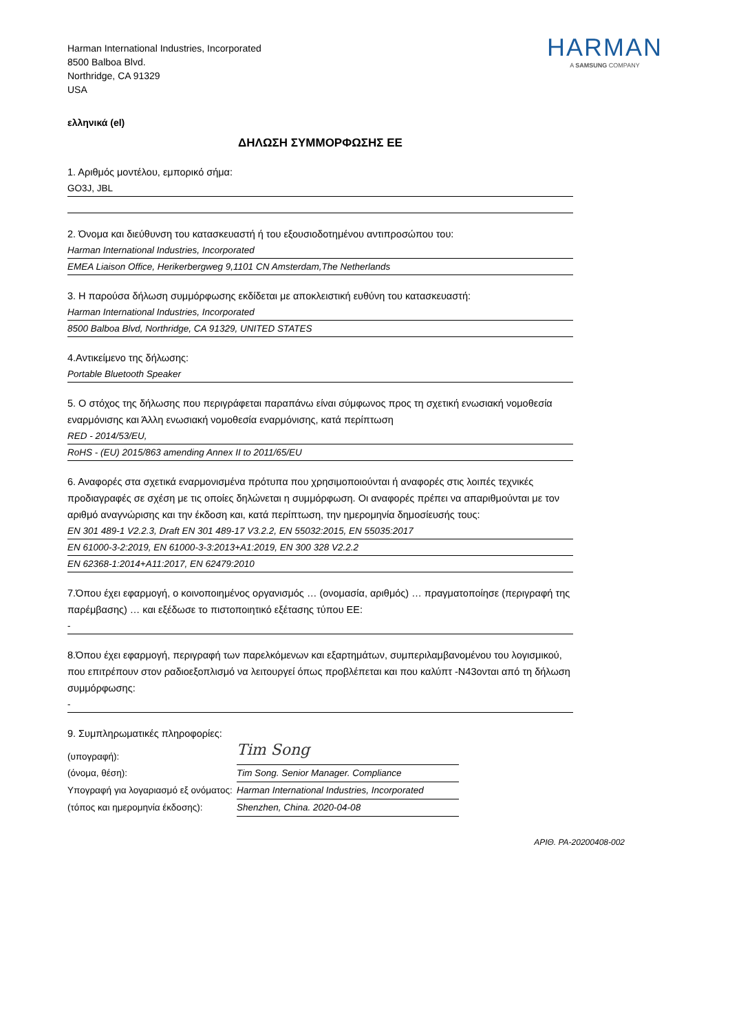Harman International Industries, Incorporated
8500 Balboa Blvd.
Northridge, CA 91329
USA
HARMAN
A SAMSUNG COMPANY
ελληνικά (el)
ΔΗΛΩΣΗ ΣΥΜΜΟΡΦΩΣΗΣ ΕΕ
1. Αριθμός μοντέλου, εμπορικό σήμα:
GO3J, JBL
2. Όνομα και διεύθυνση του κατασκευαστή ή του εξουσιοδοτημένου αντιπροσώπου του:
Harman International Industries, Incorporated
EMEA Liaison Office, Herikerbergweg 9,1101 CN Amsterdam,The Netherlands
3. Η παρούσα δήλωση συμμόρφωσης εκδίδεται με αποκλειστική ευθύνη του κατασκευαστή:
Harman International Industries, Incorporated
8500 Balboa Blvd, Northridge, CA 91329, UNITED STATES
4.Αντικείμενο της δήλωσης:
Portable Bluetooth Speaker
5. Ο στόχος της δήλωσης που περιγράφεται παραπάνω είναι σύμφωνος προς τη σχετική ενωσιακή νομοθεσία εναρμόνισης και Άλλη ενωσιακή νομοθεσία εναρμόνισης, κατά περίπτωση
RED - 2014/53/EU,
RoHS - (EU) 2015/863 amending Annex II to 2011/65/EU
6. Αναφορές στα σχετικά εναρμονισμένα πρότυπα που χρησιμοποιούνται ή αναφορές στις λοιπές τεχνικές προδιαγραφές σε σχέση με τις οποίες δηλώνεται η συμμόρφωση. Οι αναφορές πρέπει να απαριθμούνται με τον αριθμό αναγνώρισης και την έκδοση και, κατά περίπτωση, την ημερομηνία δημοσίευσής τους:
EN 301 489-1 V2.2.3, Draft EN 301 489-17 V3.2.2, EN 55032:2015, EN 55035:2017
EN 61000-3-2:2019, EN 61000-3-3:2013+A1:2019, EN 300 328 V2.2.2
EN 62368-1:2014+A11:2017, EN 62479:2010
7.Όπου έχει εφαρμογή, ο κοινοποιημένος οργανισμός … (ονομασία, αριθμός) … πραγματοποίησε (περιγραφή της παρέμβασης) … και εξέδωσε το πιστοποιητικό εξέτασης τύπου ΕΕ:
-
8.Όπου έχει εφαρμογή, περιγραφή των παρελκόμενων και εξαρτημάτων, συμπεριλαμβανομένου του λογισμικού, που επιτρέπουν στον ραδιοεξοπλισμό να λειτουργεί όπως προβλέπεται και που καλύπτ -N43ονται από τη δήλωση συμμόρφωσης:
-
9. Συμπληρωματικές πληροφορίες:
(υπογραφή):
Tim Song
(όνομα, θέση):
Tim Song. Senior Manager. Compliance
Υπογραφή για λογαριασμό εξ ονόματος:
Harman International Industries, Incorporated
(τόπος και ημερομηνία έκδοσης):
Shenzhen, China. 2020-04-08
ΑΡΙΘ. PA-20200408-002